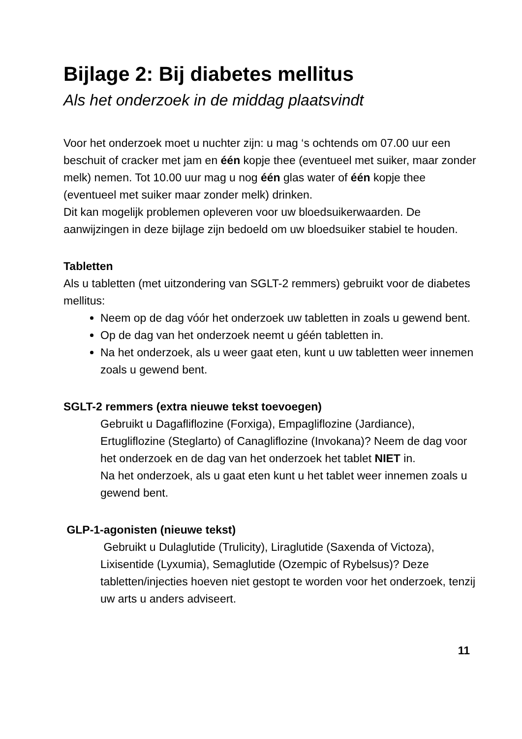Bijlage 2: Bij diabetes mellitus
Als het onderzoek in de middag plaatsvindt
Voor het onderzoek moet u nuchter zijn: u mag ‘s ochtends om 07.00 uur een beschuit of cracker met jam en één kopje thee (eventueel met suiker, maar zonder melk) nemen. Tot 10.00 uur mag u nog één glas water of één kopje thee (eventueel met suiker maar zonder melk) drinken.
Dit kan mogelijk problemen opleveren voor uw bloedsuikerwaarden. De aanwijzingen in deze bijlage zijn bedoeld om uw bloedsuiker stabiel te houden.
Tabletten
Als u tabletten (met uitzondering van SGLT-2 remmers) gebruikt voor de diabetes mellitus:
Neem op de dag vóór het onderzoek uw tabletten in zoals u gewend bent.
Op de dag van het onderzoek neemt u géén tabletten in.
Na het onderzoek, als u weer gaat eten, kunt u uw tabletten weer innemen zoals u gewend bent.
SGLT-2 remmers (extra nieuwe tekst toevoegen)
Gebruikt u Dagafliflozine (Forxiga), Empagliflozine (Jardiance), Ertugliflozine (Steglarto) of Canagliflozine (Invokana)? Neem de dag voor het onderzoek en de dag van het onderzoek het tablet NIET in.
Na het onderzoek, als u gaat eten kunt u het tablet weer innemen zoals u gewend bent.
GLP-1-agonisten (nieuwe tekst)
Gebruikt u Dulaglutide (Trulicity), Liraglutide (Saxenda of Victoza), Lixisentide (Lyxumia), Semaglutide (Ozempic of Rybelsus)? Deze tabletten/injecties hoeven niet gestopt te worden voor het onderzoek, tenzij uw arts u anders adviseert.
11